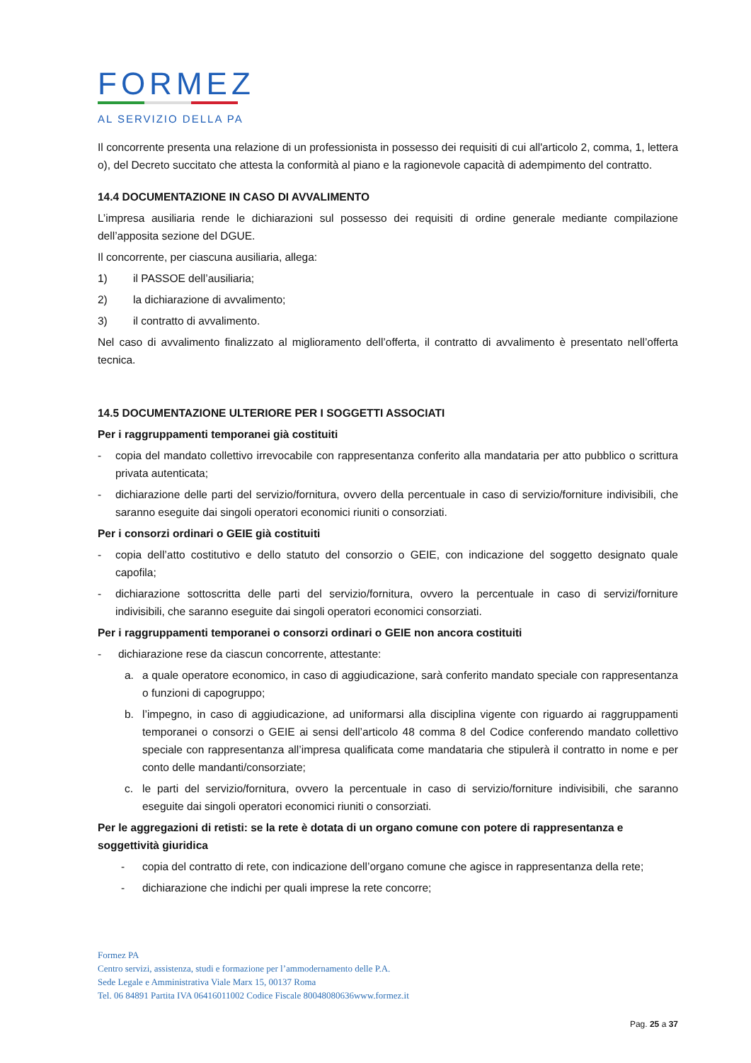FORMEZ
AL SERVIZIO DELLA PA
Il concorrente presenta una relazione di un professionista in possesso dei requisiti di cui all'articolo 2, comma, 1, lettera o), del Decreto succitato che attesta la conformità al piano e la ragionevole capacità di adempimento del contratto.
14.4 DOCUMENTAZIONE IN CASO DI AVVALIMENTO
L’impresa ausiliaria rende le dichiarazioni sul possesso dei requisiti di ordine generale mediante compilazione dell’apposita sezione del DGUE.
Il concorrente, per ciascuna ausiliaria, allega:
1) il PASSOE dell’ausiliaria;
2) la dichiarazione di avvalimento;
3) il contratto di avvalimento.
Nel caso di avvalimento finalizzato al miglioramento dell’offerta, il contratto di avvalimento è presentato nell’offerta tecnica.
14.5 DOCUMENTAZIONE ULTERIORE PER I SOGGETTI ASSOCIATI
Per i raggruppamenti temporanei già costituiti
- copia del mandato collettivo irrevocabile con rappresentanza conferito alla mandataria per atto pubblico o scrittura privata autenticata;
- dichiarazione delle parti del servizio/fornitura, ovvero della percentuale in caso di servizio/forniture indivisibili, che saranno eseguite dai singoli operatori economici riuniti o consorziati.
Per i consorzi ordinari o GEIE già costituiti
- copia dell’atto costitutivo e dello statuto del consorzio o GEIE, con indicazione del soggetto designato quale capofila;
- dichiarazione sottoscritta delle parti del servizio/fornitura, ovvero la percentuale in caso di servizi/forniture indivisibili, che saranno eseguite dai singoli operatori economici consorziati.
Per i raggruppamenti temporanei o consorzi ordinari o GEIE non ancora costituiti
- dichiarazione rese da ciascun concorrente, attestante:
a. a quale operatore economico, in caso di aggiudicazione, sarà conferito mandato speciale con rappresentanza o funzioni di capogruppo;
b. l’impegno, in caso di aggiudicazione, ad uniformarsi alla disciplina vigente con riguardo ai raggruppamenti temporanei o consorzi o GEIE ai sensi dell’articolo 48 comma 8 del Codice conferendo mandato collettivo speciale con rappresentanza all’impresa qualificata come mandataria che stipulerà il contratto in nome e per conto delle mandanti/consorziate;
c. le parti del servizio/fornitura, ovvero la percentuale in caso di servizio/forniture indivisibili, che saranno eseguite dai singoli operatori economici riuniti o consorziati.
Per le aggregazioni di retisti: se la rete è dotata di un organo comune con potere di rappresentanza e soggettività giuridica
- copia del contratto di rete, con indicazione dell’organo comune che agisce in rappresentanza della rete;
- dichiarazione che indichi per quali imprese la rete concorre;
Formez PA
Centro servizi, assistenza, studi e formazione per l’ammodernamento delle P.A.
Sede Legale e Amministrativa Viale Marx 15, 00137 Roma
Tel. 06 84891 Partita IVA 06416011002 Codice Fiscale 80048080636www.formez.it
Pag. 25 a 37